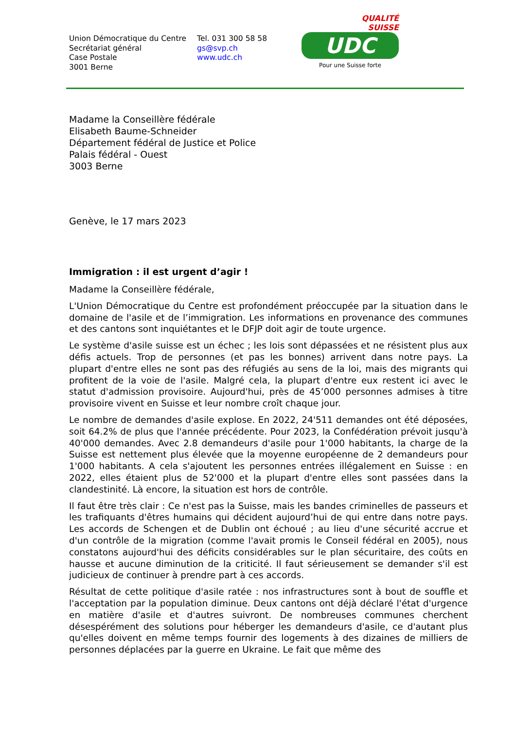QUALITÉ
SUISSE
UDC
Pour une Suisse forte
Union Démocratique du Centre
Secrétariat général
Case Postale
3001 Berne
Tel. 031 300 58 58
gs@svp.ch
www.udc.ch
Madame la Conseillère fédérale
Elisabeth Baume-Schneider
Département fédéral de Justice et Police
Palais fédéral - Ouest
3003 Berne
Genève, le 17 mars 2023
Immigration : il est urgent d’agir !
Madame la Conseillère fédérale,
L'Union Démocratique du Centre est profondément préoccupée par la situation dans le domaine de l'asile et de l’immigration. Les informations en provenance des communes et des cantons sont inquiétantes et le DFJP doit agir de toute urgence.
Le système d'asile suisse est un échec ; les lois sont dépassées et ne résistent plus aux défis actuels. Trop de personnes (et pas les bonnes) arrivent dans notre pays. La plupart d'entre elles ne sont pas des réfugiés au sens de la loi, mais des migrants qui profitent de la voie de l'asile. Malgré cela, la plupart d'entre eux restent ici avec le statut d'admission provisoire. Aujourd'hui, près de 45’000 personnes admises à titre provisoire vivent en Suisse et leur nombre croît chaque jour.
Le nombre de demandes d'asile explose. En 2022, 24'511 demandes ont été déposées, soit 64.2% de plus que l'année précédente. Pour 2023, la Confédération prévoit jusqu'à 40'000 demandes. Avec 2.8 demandeurs d'asile pour 1'000 habitants, la charge de la Suisse est nettement plus élevée que la moyenne européenne de 2 demandeurs pour 1'000 habitants. A cela s'ajoutent les personnes entrées illégalement en Suisse : en 2022, elles étaient plus de 52'000 et la plupart d'entre elles sont passées dans la clandestinité. Là encore, la situation est hors de contrôle.
Il faut être très clair : Ce n'est pas la Suisse, mais les bandes criminelles de passeurs et les trafiquants d'êtres humains qui décident aujourd’hui de qui entre dans notre pays. Les accords de Schengen et de Dublin ont échoué ; au lieu d'une sécurité accrue et d'un contrôle de la migration (comme l'avait promis le Conseil fédéral en 2005), nous constatons aujourd'hui des déficits considérables sur le plan sécuritaire, des coûts en hausse et aucune diminution de la criticité. Il faut sérieusement se demander s'il est judicieux de continuer à prendre part à ces accords.
Résultat de cette politique d'asile ratée : nos infrastructures sont à bout de souffle et l'acceptation par la population diminue. Deux cantons ont déjà déclaré l'état d'urgence en matière d'asile et d'autres suivront. De nombreuses communes cherchent désespérément des solutions pour héberger les demandeurs d'asile, ce d'autant plus qu'elles doivent en même temps fournir des logements à des dizaines de milliers de personnes déplacées par la guerre en Ukraine. Le fait que même des